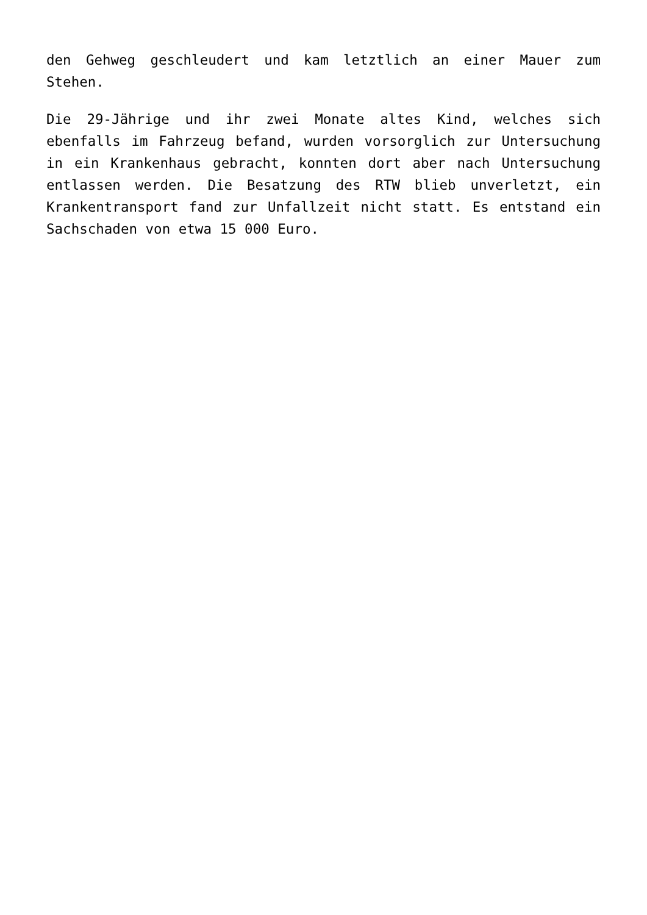den Gehweg geschleudert und kam letztlich an einer Mauer zum Stehen.
Die 29-Jährige und ihr zwei Monate altes Kind, welches sich ebenfalls im Fahrzeug befand, wurden vorsorglich zur Untersuchung in ein Krankenhaus gebracht, konnten dort aber nach Untersuchung entlassen werden. Die Besatzung des RTW blieb unverletzt, ein Krankentransport fand zur Unfallzeit nicht statt. Es entstand ein Sachschaden von etwa 15 000 Euro.